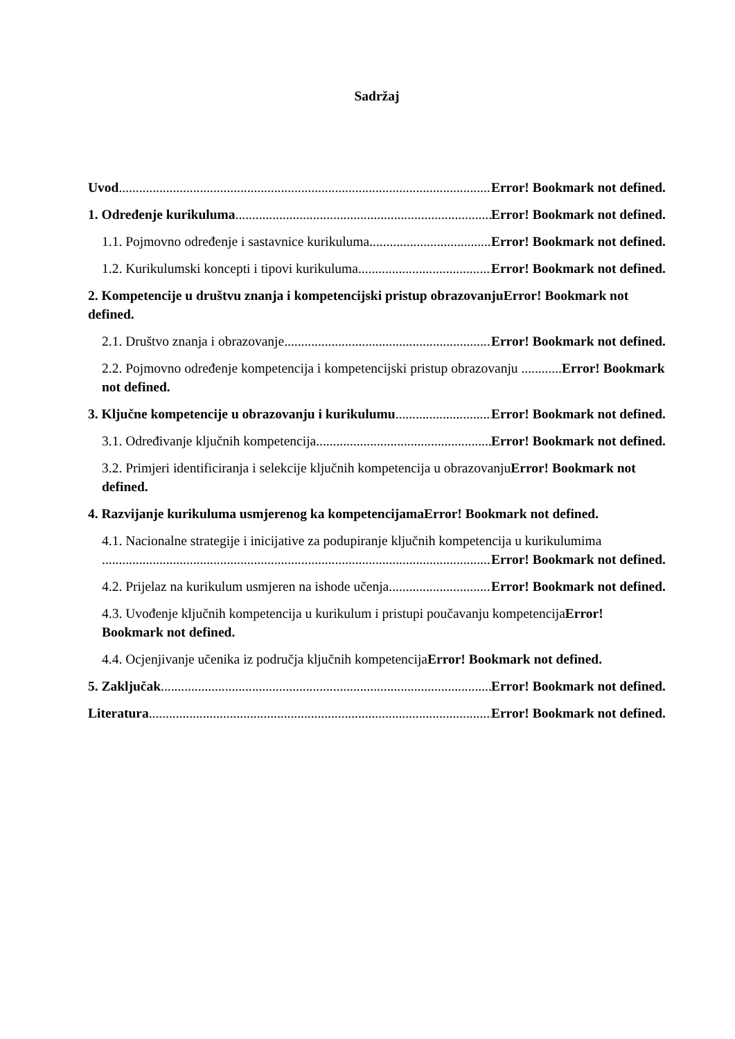Sadržaj
Uvod Error! Bookmark not defined.
1. Određenje kurikuluma Error! Bookmark not defined.
1.1. Pojmovno određenje i sastavnice kurikuluma Error! Bookmark not defined.
1.2. Kurikulumski koncepti i tipovi kurikuluma Error! Bookmark not defined.
2. Kompetencije u društvu znanja i kompetencijski pristup obrazovanjuError! Bookmark not defined.
2.1. Društvo znanja i obrazovanje Error! Bookmark not defined.
2.2. Pojmovno određenje kompetencija i kompetencijski pristup obrazovanju ............Error! Bookmark not defined.
3. Ključne kompetencije u obrazovanju i kurikulumu Error! Bookmark not defined.
3.1. Određivanje ključnih kompetencija Error! Bookmark not defined.
3.2. Primjeri identificiranja i selekcije ključnih kompetencija u obrazovanjuError! Bookmark not defined.
4. Razvijanje kurikuluma usmjerenog ka kompetencijamaError! Bookmark not defined.
4.1. Nacionalne strategije i inicijative za podupiranje ključnih kompetencija u kurikulumima
Error! Bookmark not defined.
4.2. Prijelaz na kurikulum usmjeren na ishode učenja Error! Bookmark not defined.
4.3. Uvođenje ključnih kompetencija u kurikulum i pristupi poučavanju kompetencijaError! Bookmark not defined.
4.4. Ocjenjivanje učenika iz područja ključnih kompetencijaError! Bookmark not defined.
5. Zaključak Error! Bookmark not defined.
Literatura Error! Bookmark not defined.